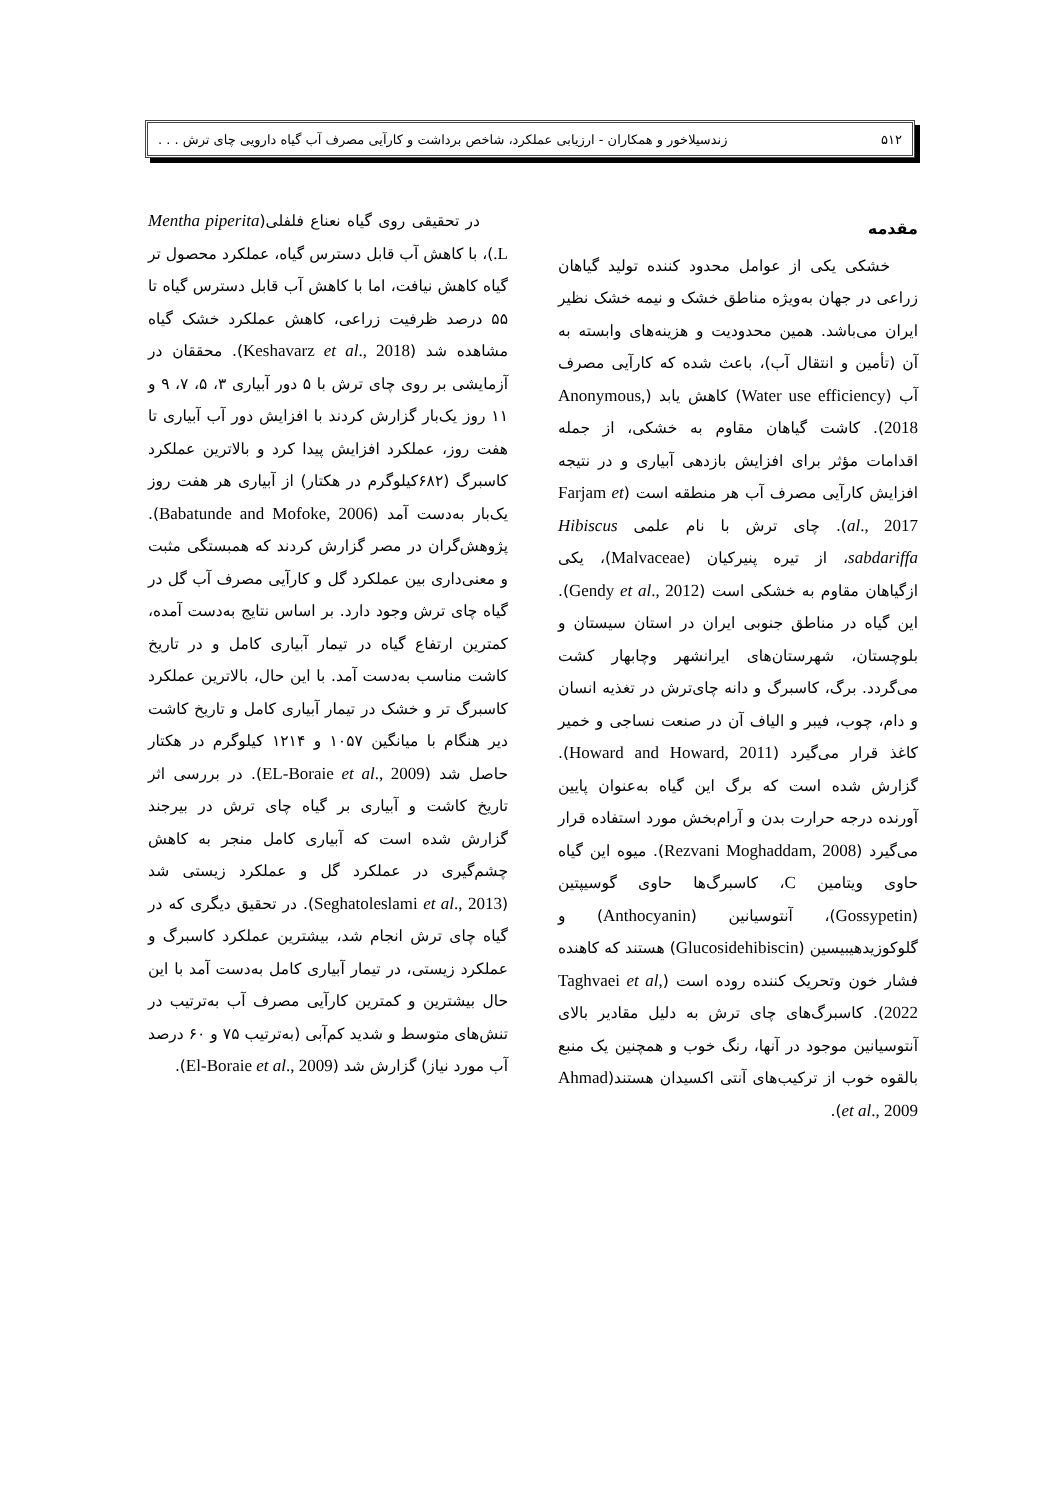۵۱۲ زندسیلاخور و همکاران - ارزیابی عملکرد، شاخص برداشت و کارآیی مصرف آب گیاه دارویی چای ترش . . .
مقدمه
خشکی یکی از عوامل محدود کننده تولید گیاهان زراعی در جهان به‌ویژه مناطق خشک و نیمه خشک نظیر ایران می‌باشد. همین محدودیت و هزینه‌های وابسته به آن (تأمین و انتقال آب)، باعث شده که کارآیی مصرف آب (Water use efficiency) کاهش یابد (Anonymous, 2018). کاشت گیاهان مقاوم به خشکی، از جمله اقدامات مؤثر برای افزایش بازدهی آبیاری و در نتیجه افزایش کارآیی مصرف آب هر منطقه است (Farjam et al., 2017). چای ترش با نام علمی Hibiscus sabdariffa، از تیره پنیرکیان (Malvaceae)، یکی ازگیاهان مقاوم به خشکی است (Gendy et al., 2012). این گیاه در مناطق جنوبی ایران در استان سیستان و بلوچستان، شهرستان‌های ایرانشهر وچابهار کشت می‌گردد. برگ، کاسبرگ و دانه چای‌ترش در تغذیه انسان و دام، چوب، فیبر و الیاف آن در صنعت نساجی و خمیر کاغذ قرار می‌گیرد (Howard and Howard, 2011). گزارش شده است که برگ این گیاه به‌عنوان پایین آورنده درجه حرارت بدن و آرام‌بخش مورد استفاده قرار می‌گیرد (Rezvani Moghaddam, 2008). میوه این گیاه حاوی ویتامین C، کاسبرگ‌ها حاوی گوسیپتین (Gossypetin)، آنتوسیانین (Anthocyanin) و گلوکوزیدهیبیسین (Glucosidehibiscin) هستند که کاهنده فشار خون وتحریک کننده روده است (Taghvaei et al, 2022). کاسبرگ‌های چای ترش به دلیل مقادیر بالای آنتوسیانین موجود در آنها، رنگ خوب و همچنین یک منبع بالقوه خوب از ترکیب‌های آنتی اکسیدان هستند(Ahmad et al., 2009).
در تحقیقی روی گیاه نعناع فلفلی(Mentha piperita L.)، با کاهش آب قابل دسترس گیاه، عملکرد محصول تر گیاه کاهش نیافت، اما با کاهش آب قابل دسترس گیاه تا ۵۵ درصد ظرفیت زراعی، کاهش عملکرد خشک گیاه مشاهده شد (Keshavarz et al., 2018). محققان در آزمایشی بر روی چای ترش با ۵ دور آبیاری ۳، ۵، ۷، ۹ و ۱۱ روز یک‌بار گزارش کردند با افزایش دور آب آبیاری تا هفت روز، عملکرد افزایش پیدا کرد و بالاترین عملکرد کاسبرگ (۶۸۲کیلوگرم در هکتار) از آبیاری هر هفت روز یک‌بار به‌دست آمد (Babatunde and Mofoke, 2006). پژوهش‌گران در مصر گزارش کردند که همبستگی مثبت و معنی‌داری بین عملکرد گل و کارآیی مصرف آب گل در گیاه چای ترش وجود دارد. بر اساس نتایج به‌دست آمده، کمترین ارتفاع گیاه در تیمار آبیاری کامل و در تاریخ کاشت مناسب به‌دست آمد. با این حال، بالاترین عملکرد کاسبرگ تر و خشک در تیمار آبیاری کامل و تاریخ کاشت دیر هنگام با میانگین ۱۰۵۷ و ۱۲۱۴ کیلوگرم در هکتار حاصل شد (EL-Boraie et al., 2009). در بررسی اثر تاریخ کاشت و آبیاری بر گیاه چای ترش در بیرجند گزارش شده است که آبیاری کامل منجر به کاهش چشم‌گیری در عملکرد گل و عملکرد زیستی شد (Seghatoleslami et al., 2013). در تحقیق دیگری که در گیاه چای ترش انجام شد، بیشترین عملکرد کاسبرگ و عملکرد زیستی، در تیمار آبیاری کامل به‌دست آمد با این حال بیشترین و کمترین کارآیی مصرف آب به‌ترتیب در تنش‌های متوسط و شدید کم‌آبی (به‌ترتیب ۷۵ و ۶۰ درصد آب مورد نیاز) گزارش شد (El-Boraie et al., 2009).